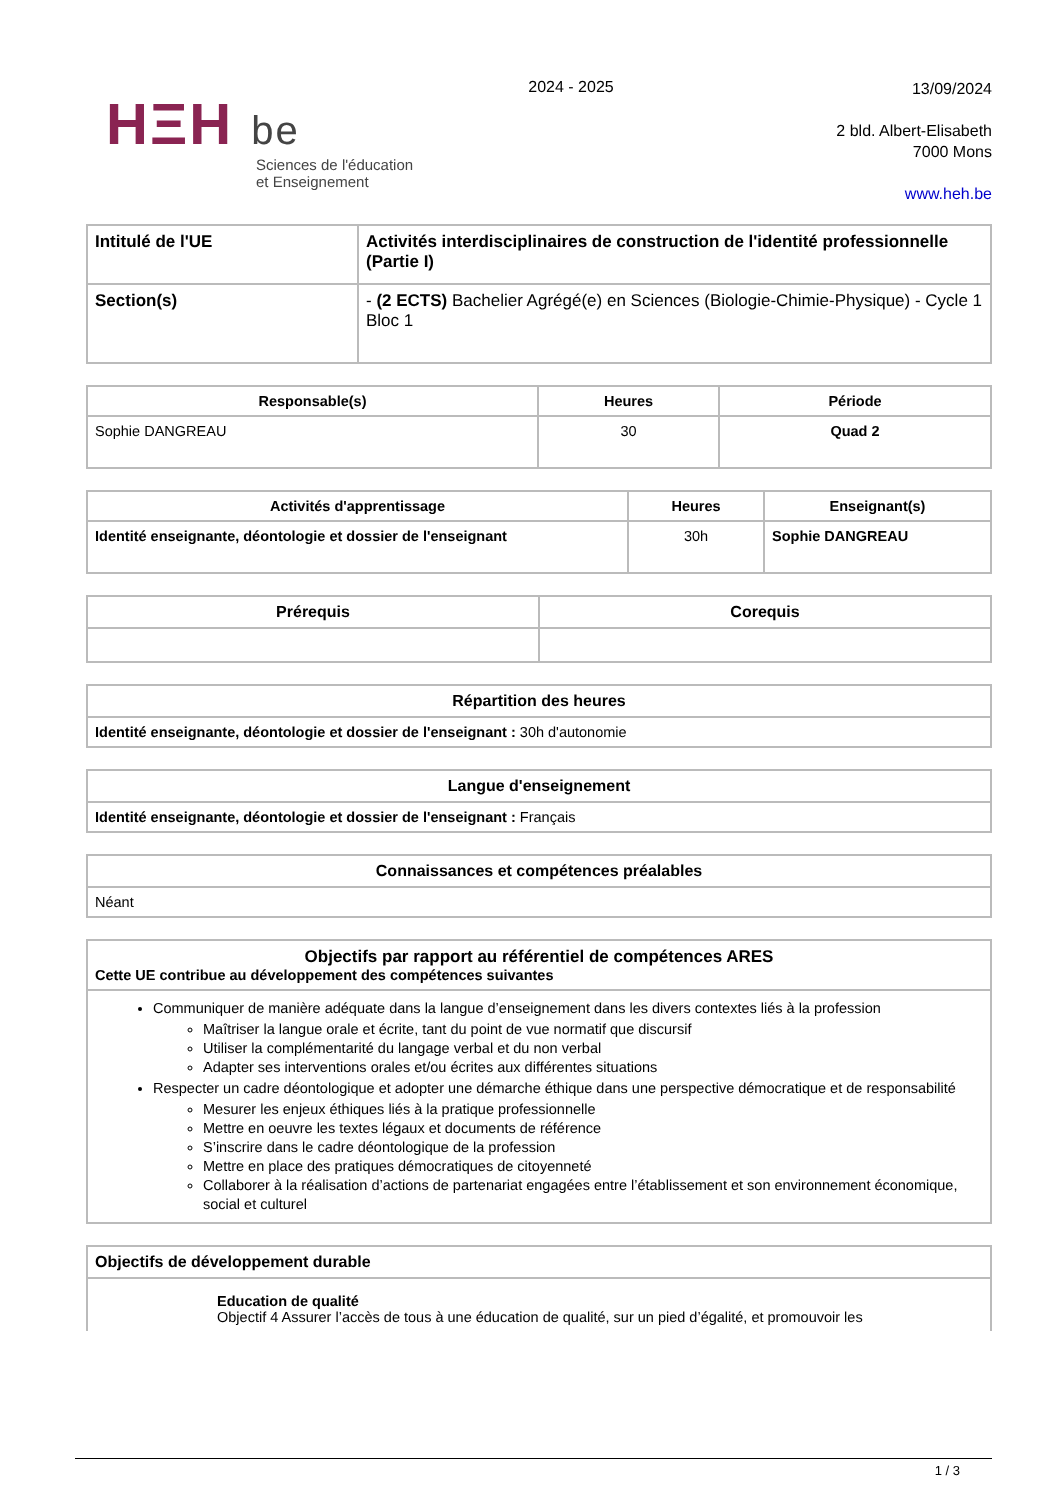HΞH be
Sciences de l'éducation
et Enseignement
2024 - 2025
13/09/2024
2 bld. Albert-Elisabeth
7000 Mons
www.heh.be
| Intitulé de l'UE | Activités interdisciplinaires de construction de l'identité professionnelle (Partie I) |
| --- | --- |
| Section(s) | - (2 ECTS) Bachelier Agrégé(e) en Sciences (Biologie-Chimie-Physique) - Cycle 1 Bloc 1 |
| Responsable(s) | Heures | Période |
| --- | --- | --- |
| Sophie DANGREAU | 30 | Quad 2 |
| Activités d'apprentissage | Heures | Enseignant(s) |
| --- | --- | --- |
| Identité enseignante, déontologie et dossier de l'enseignant | 30h | Sophie DANGREAU |
| Prérequis | Corequis |
| --- | --- |
| Répartition des heures |
| --- |
| Identité enseignante, déontologie et dossier de l'enseignant : 30h d'autonomie |
| Langue d'enseignement |
| --- |
| Identité enseignante, déontologie et dossier de l'enseignant : Français |
| Connaissances et compétences préalables |
| --- |
| Néant |
| Objectifs par rapport au référentiel de compétences ARES Cette UE contribue au développement des compétences suivantes |
| --- |
| Communiquer de manière adéquate dans la langue d’enseignement dans les divers contextes liés à la profession Maîtriser la langue orale et écrite, tant du point de vue normatif que discursif Utiliser la complémentarité du langage verbal et du non verbal Adapter ses interventions orales et/ou écrites aux différentes situations Respecter un cadre déontologique et adopter une démarche éthique dans une perspective démocratique et de responsabilité Mesurer les enjeux éthiques liés à la pratique professionnelle Mettre en oeuvre les textes légaux et documents de référence S’inscrire dans le cadre déontologique de la profession Mettre en place des pratiques démocratiques de citoyenneté Collaborer à la réalisation d’actions de partenariat engagées entre l’établissement et son environnement économique, social et culturel |
| Objectifs de développement durable |
| --- |
| Education de qualité Objectif 4 Assurer l’accès de tous à une éducation de qualité, sur un pied d’égalité, et promouvoir les |
1 / 3